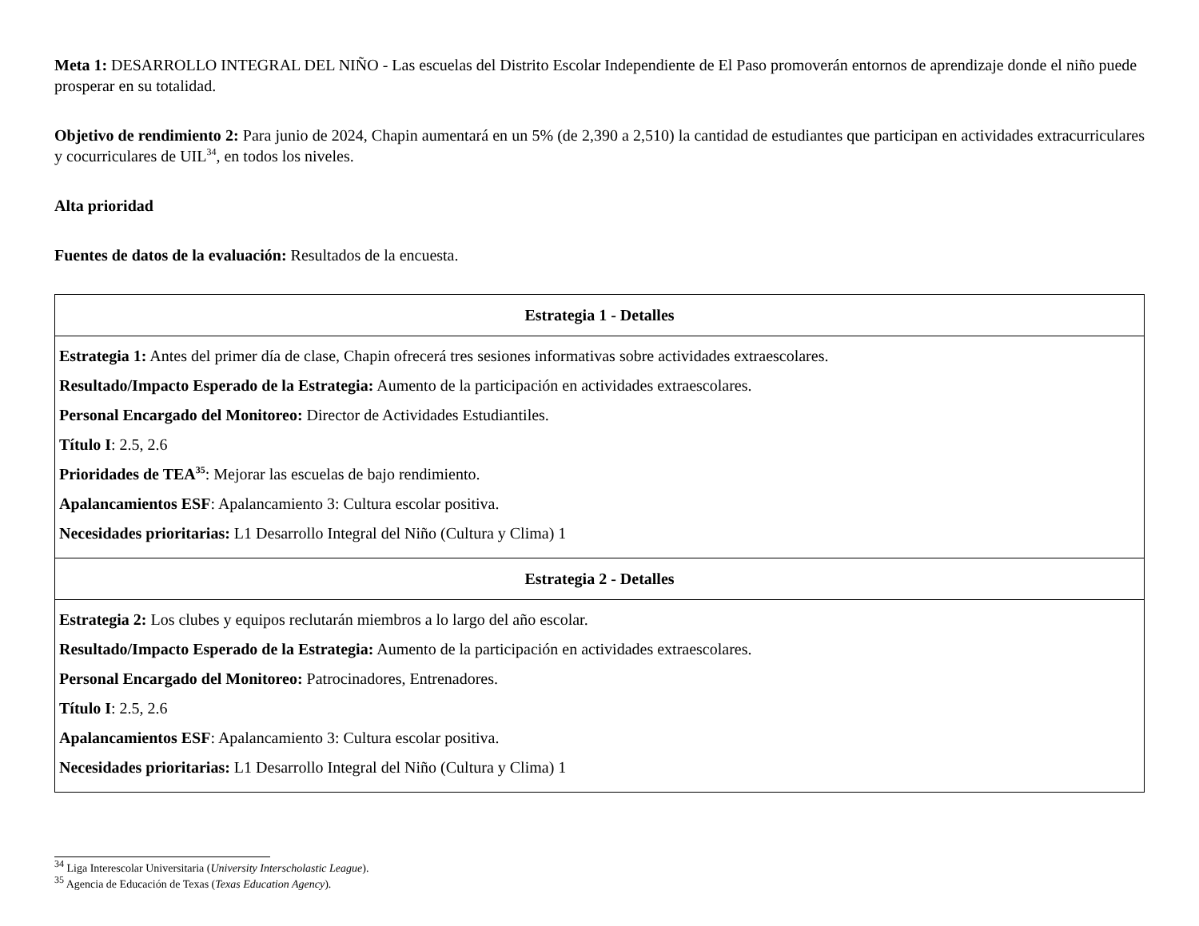Meta 1: DESARROLLO INTEGRAL DEL NIÑO - Las escuelas del Distrito Escolar Independiente de El Paso promoverán entornos de aprendizaje donde el niño puede prosperar en su totalidad.
Objetivo de rendimiento 2: Para junio de 2024, Chapin aumentará en un 5% (de 2,390 a 2,510) la cantidad de estudiantes que participan en actividades extracurriculares y cocurriculares de UIL<sup>34</sup>, en todos los niveles.
Alta prioridad
Fuentes de datos de la evaluación: Resultados de la encuesta.
| Estrategia 1 - Detalles |
| --- |
| Estrategia 1: Antes del primer día de clase, Chapin ofrecerá tres sesiones informativas sobre actividades extraescolares. Resultado/Impacto Esperado de la Estrategia: Aumento de la participación en actividades extraescolares. Personal Encargado del Monitoreo: Director de Actividades Estudiantiles. Título I : 2.5, 2.6 Prioridades de TEA<sup>35</sup> : Mejorar las escuelas de bajo rendimiento. Apalancamientos ESF : Apalancamiento 3: Cultura escolar positiva. Necesidades prioritarias: L1 Desarrollo Integral del Niño (Cultura y Clima) 1 |
| Estrategia 2 - Detalles |
| Estrategia 2: Los clubes y equipos reclutarán miembros a lo largo del año escolar. Resultado/Impacto Esperado de la Estrategia: Aumento de la participación en actividades extraescolares. Personal Encargado del Monitoreo: Patrocinadores, Entrenadores. Título I : 2.5, 2.6 Apalancamientos ESF : Apalancamiento 3: Cultura escolar positiva. Necesidades prioritarias: L1 Desarrollo Integral del Niño (Cultura y Clima) 1 |
<sup>34</sup> Liga Interescolar Universitaria (University Interscholastic League).
<sup>35</sup> Agencia de Educación de Texas (Texas Education Agency).